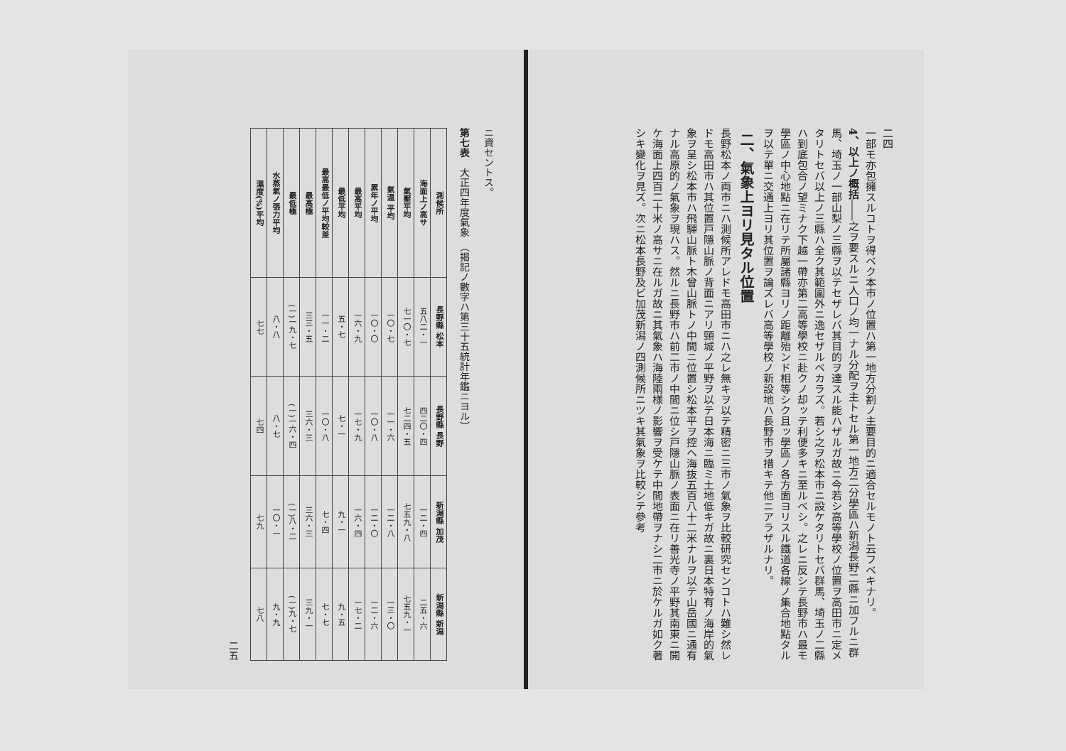ニ資セントス。
第七表　大正四年度氣象　（揭記ノ數字ハ第三十五統計年鑑ニヨル）
| 測候所 | 長野縣 松本 | 長野縣 長野 | 新潟縣 加茂 | 新潟縣 新潟 |
| --- | --- | --- | --- | --- |
| 海面上ノ高サ | 五八二・一 | 四二〇・四 | 一二・四 | 二五・六 |
| 氣壓平均 | 七一〇・七 | 七二四・五 | 七五九・八 | 七五九・一 |
| 氣温 平均 | 一〇・七 | 一一・六 | 一二・八 | 一三・〇 |
| 累年ノ平均 | 一〇・〇 | 一〇・八 | 一二・〇 | 一二・六 |
| 最高平均 | 一六・九 | 一七・九 | 一六・四 | 一七・二 |
| 最低平均 | 五・七 | 七・一 | 九・一 | 九・五 |
| 最高最低ノ平均較差 | 一一・二 | 一〇・八 | 七・四 | 七・七 |
| 最高極 | 三三・五 | 三六・三 | 三六・三 | 三九・一 |
| 最低極 | (一)一九・七 | (一)一六・四 | (一)八・二 | (一)九・七 |
| 水蒸氣ノ張力平均 | 八・八 | 八・七 | 一〇・一 | 九・九 |
| 濕度(%)平均 | 七七 | 七四 | 七九 | 七八 |
二五
二四
一部モ亦包擁スルコトヲ得ベク本市ノ位置ハ第一地方分割ノ主要目的ニ適合セルモノト云フベキナリ。
4、以上ノ概括――之ヲ要スルニ人口ノ均一ナル分配ヲ主トセル第一地方二分學區ハ新潟長野二縣ニ加フルニ群馬、埼玉ノ一部山梨ノ三縣ヲ以テセザレバ其目的ヲ達スル能ハザルガ故ニ今若シ高等學校ノ位置ヲ高田市ニ定メタリトセバ以上ノ三縣ハ全ク其範圍外ニ逸セザルベカラズ。若シ之ヲ松本市ニ設ケタリトセバ群馬、埼玉ノ二縣ハ到底包合ノ望ミナク下越一帶亦第二高等學校ニ赴クノ却ッテ利便多キニ至ルベシ。之レニ反シテ長野市ハ最モ學區ノ中心地點ニ在リテ所屬諸縣ヨリノ距離殆ンド相等シク且ッ學區ノ各方面ヨリスル鐵道各線ノ集合地點タルヲ以テ單ニ交通上ヨリ其位置ヲ論ズレバ高等學校ノ新設地ハ長野市ヲ措キテ他ニアラザルナリ。
二、氣象上ヨリ見タル位置
長野松本ノ両市ニハ測候所アレドモ高田市ニハ之レ無キヲ以テ精密ニ三市ノ氣象ヲ比較研究センコトハ難シ然レドモ高田市ハ其位置戸隱山脈ノ背面ニアリ頸城ノ平野ヲ以テ日本海ニ臨ミ土地低キガ故ニ裏日本特有ノ海岸的氣象ヲ呈シ松本市ハ飛驒山脈ト木曾山脈トノ中間ニ位置シ松本平ヲ控ヘ海抜五百八十二米ナルヲ以テ山岳國ニ通有ナル高原的ノ氣象ヲ現ハス。然ルニ長野市ハ前二市ノ中間ニ位シ戸隱山脈ノ表面ニ在リ善光寺ノ平野其南東ニ開ケ海面上四百二十米ノ高サニ在ルガ故ニ其氣象ハ海陸兩様ノ影響ヲ受ケテ中間地帶ヲナシ二市ニ於ケルガ如ク著シキ變化ヲ見ズ。次ニ松本長野及ビ加茂新潟ノ四測候所ニツキ其氣象ヲ比較シテ參考